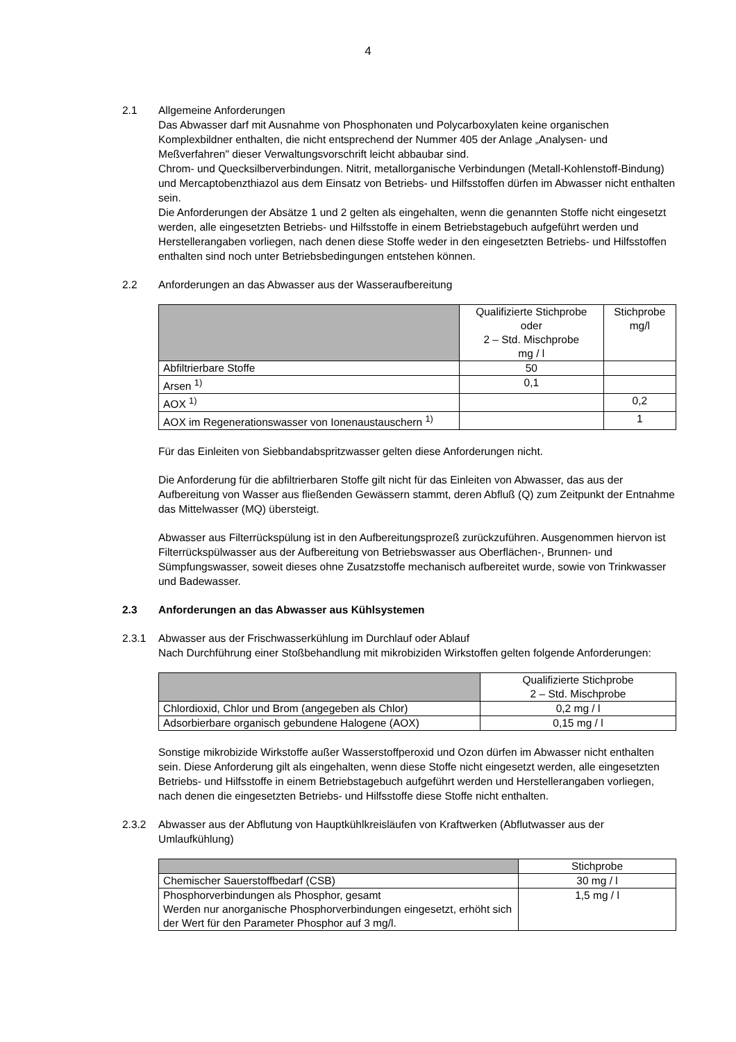4
2.1 Allgemeine Anforderungen
Das Abwasser darf mit Ausnahme von Phosphonaten und Polycarboxylaten keine organischen Komplexbildner enthalten, die nicht entsprechend der Nummer 405 der Anlage „Analysen- und Meßverfahren" dieser Verwaltungsvorschrift leicht abbaubar sind.
Chrom- und Quecksilberverbindungen. Nitrit, metallorganische Verbindungen (Metall-Kohlenstoff-Bindung) und Mercaptobenzthiazol aus dem Einsatz von Betriebs- und Hilfsstoffen dürfen im Abwasser nicht enthalten sein.
Die Anforderungen der Absätze 1 und 2 gelten als eingehalten, wenn die genannten Stoffe nicht eingesetzt werden, alle eingesetzten Betriebs- und Hilfsstoffe in einem Betriebstagebuch aufgeführt werden und Herstellerangaben vorliegen, nach denen diese Stoffe weder in den eingesetzten Betriebs- und Hilfsstoffen enthalten sind noch unter Betriebsbedingungen entstehen können.
2.2 Anforderungen an das Abwasser aus der Wasseraufbereitung
| | Qualifizierte Stichprobe oder 2 – Std. Mischprobe mg / l | Stichprobe mg/l |
| Abfiltrierbare Stoffe | 50 | |
| Arsen <sup>1)</sup> | 0,1 | |
| AOX <sup>1)</sup> | | 0,2 |
| AOX im Regenerationswasser von Ionenaustauschern <sup>1)</sup> | | 1 |
Für das Einleiten von Siebbandabspritzwasser gelten diese Anforderungen nicht.
Die Anforderung für die abfiltrierbaren Stoffe gilt nicht für das Einleiten von Abwasser, das aus der Aufbereitung von Wasser aus fließenden Gewässern stammt, deren Abfluß (Q) zum Zeitpunkt der Entnahme das Mittelwasser (MQ) übersteigt.
Abwasser aus Filterrückspülung ist in den Aufbereitungsprozeß zurückzuführen. Ausgenommen hiervon ist Filterrückspülwasser aus der Aufbereitung von Betriebswasser aus Oberflächen-, Brunnen- und Sümpfungswasser, soweit dieses ohne Zusatzstoffe mechanisch aufbereitet wurde, sowie von Trinkwasser und Badewasser.
2.3 Anforderungen an das Abwasser aus Kühlsystemen
2.3.1 Abwasser aus der Frischwasserkühlung im Durchlauf oder Ablauf
Nach Durchführung einer Stoßbehandlung mit mikrobiziden Wirkstoffen gelten folgende Anforderungen:
| | Qualifizierte Stichprobe 2 – Std. Mischprobe |
| Chlordioxid, Chlor und Brom (angegeben als Chlor) | 0,2 mg / l |
| Adsorbierbare organisch gebundene Halogene (AOX) | 0,15 mg / l |
Sonstige mikrobizide Wirkstoffe außer Wasserstoffperoxid und Ozon dürfen im Abwasser nicht enthalten sein. Diese Anforderung gilt als eingehalten, wenn diese Stoffe nicht eingesetzt werden, alle eingesetzten Betriebs- und Hilfsstoffe in einem Betriebstagebuch aufgeführt werden und Herstellerangaben vorliegen, nach denen die eingesetzten Betriebs- und Hilfsstoffe diese Stoffe nicht enthalten.
2.3.2 Abwasser aus der Abflutung von Hauptkühlkreisläufen von Kraftwerken (Abflutwasser aus der Umlaufkühlung)
| | Stichprobe |
| Chemischer Sauerstoffbedarf (CSB) | 30 mg / l |
| Phosphorverbindungen als Phosphor, gesamt Werden nur anorganische Phosphorverbindungen eingesetzt, erhöht sich der Wert für den Parameter Phosphor auf 3 mg/l. | 1,5 mg / l |